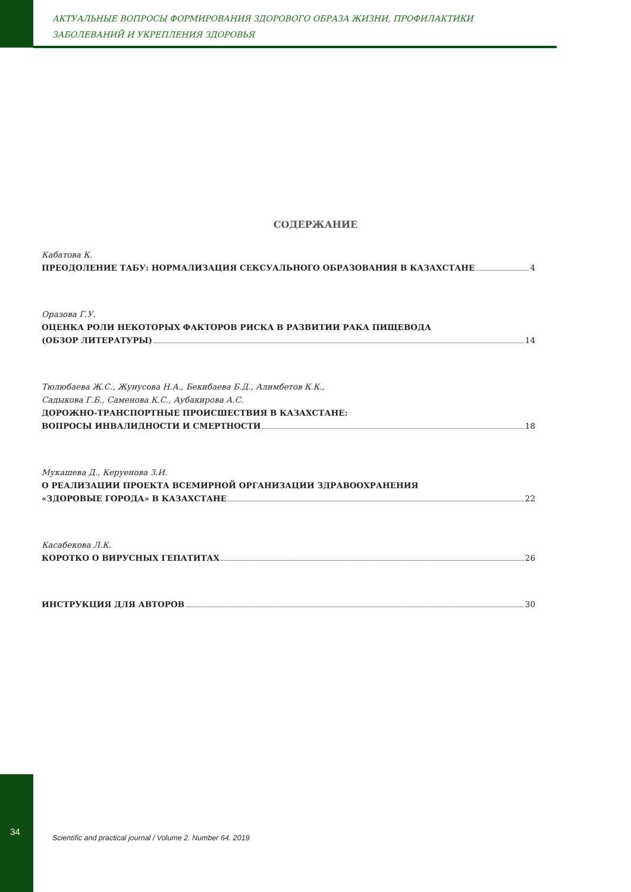АКТУАЛЬНЫЕ ВОПРОСЫ ФОРМИРОВАНИЯ ЗДОРОВОГО ОБРАЗА ЖИЗНИ, ПРОФИЛАКТИКИ
ЗАБОЛЕВАНИЙ И УКРЕПЛЕНИЯ ЗДОРОВЬЯ
СОДЕРЖАНИЕ
Кабатова К.
ПРЕОДОЛЕНИЕ ТАБУ: НОРМАЛИЗАЦИЯ СЕКСУАЛЬНОГО ОБРАЗОВАНИЯ В КАЗАХСТАНЕ 4
Оразова Г.У.
ОЦЕНКА РОЛИ НЕКОТОРЫХ ФАКТОРОВ РИСКА В РАЗВИТИИ РАКА ПИЩЕВОДА
(ОБЗОР ЛИТЕРАТУРЫ) 14
Тюлюбаева Ж.С., Жунусова Н.А., Бекибаева Б.Д., Алимбетов К.К.,
Садыкова Г.Б., Саменова К.С., Аубакирова А.С.
ДОРОЖНО-ТРАНСПОРТНЫЕ ПРОИСШЕСТВИЯ В КАЗАХСТАНЕ:
ВОПРОСЫ ИНВАЛИДНОСТИ И СМЕРТНОСТИ 18
Мукашева Д., Керуенова З.И.
О РЕАЛИЗАЦИИ ПРОЕКТА ВСЕМИРНОЙ ОРГАНИЗАЦИИ ЗДРАВООХРАНЕНИЯ
«ЗДОРОВЫЕ ГОРОДА» В КАЗАХСТАНЕ 22
Касабекова Л.К.
КОРОТКО О ВИРУСНЫХ ГЕПАТИТАХ 26
ИНСТРУКЦИЯ ДЛЯ АВТОРОВ 30
34
Scientific and practical journal / Volume 2. Number 64. 2019